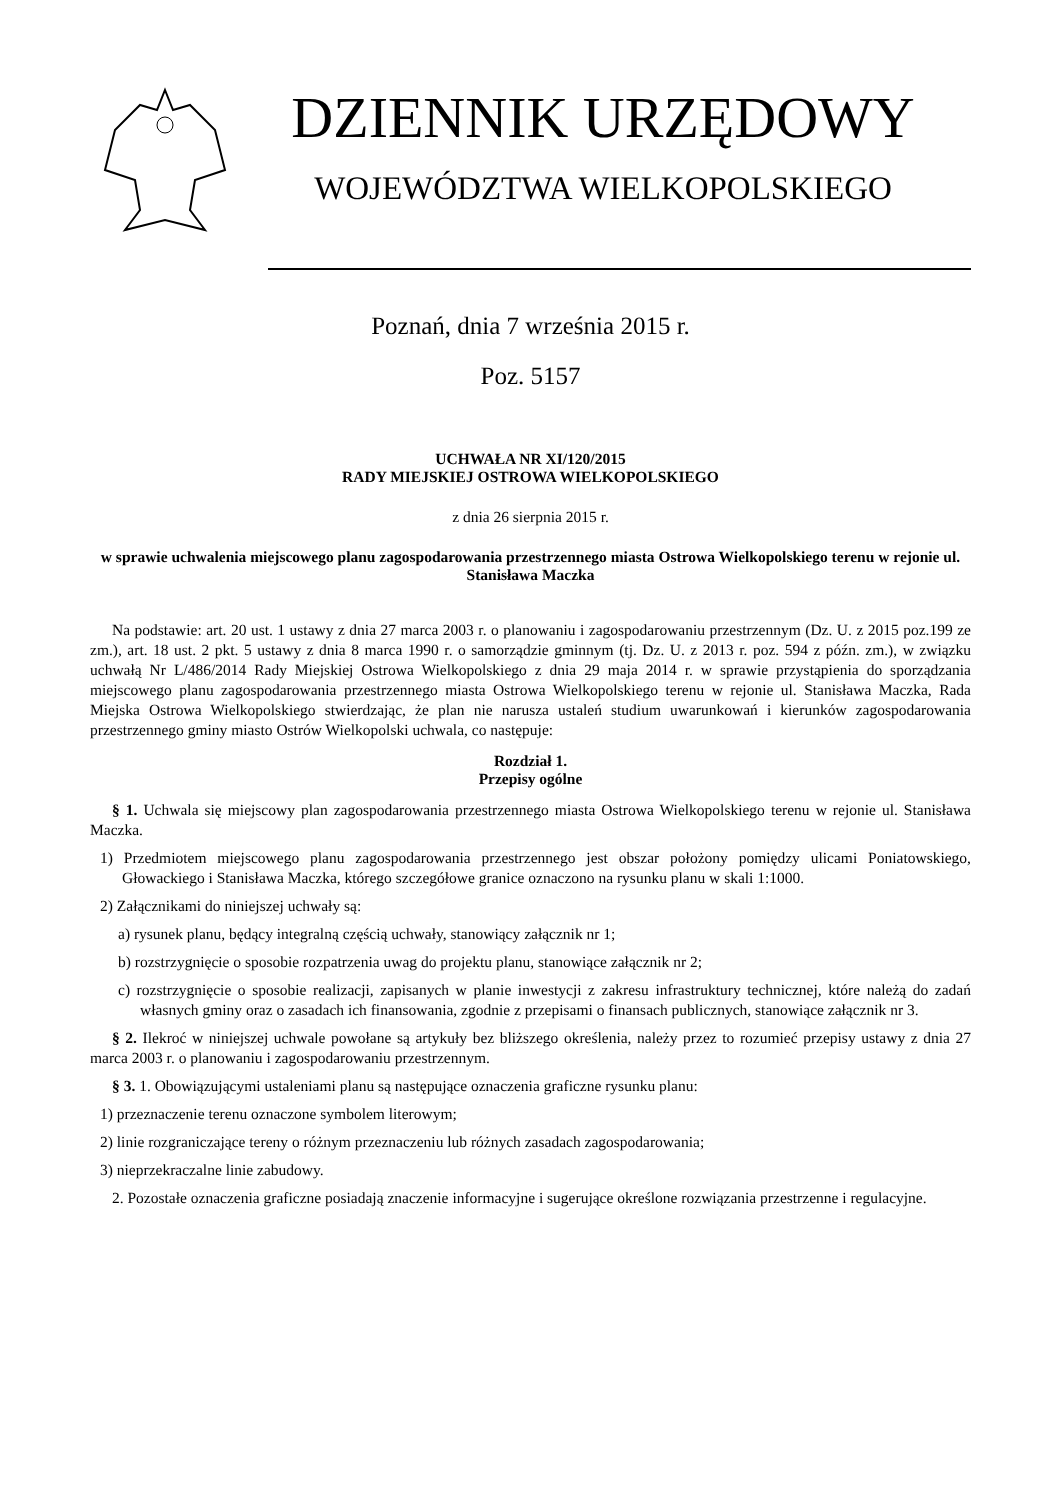DZIENNIK URZĘDOWY
WOJEWÓDZTWA WIELKOPOLSKIEGO
Poznań, dnia 7 września 2015 r.
Poz. 5157
UCHWAŁA NR XI/120/2015
RADY MIEJSKIEJ OSTROWA WIELKOPOLSKIEGO
z dnia 26 sierpnia 2015 r.
w sprawie uchwalenia miejscowego planu zagospodarowania przestrzennego miasta Ostrowa Wielkopolskiego terenu w rejonie ul. Stanisława Maczka
Na podstawie: art. 20 ust. 1 ustawy z dnia 27 marca 2003 r. o planowaniu i zagospodarowaniu przestrzennym (Dz. U. z 2015 poz.199 ze zm.), art. 18 ust. 2 pkt. 5 ustawy z dnia 8 marca 1990 r. o samorządzie gminnym (tj. Dz. U. z 2013 r. poz. 594 z późn. zm.), w związku uchwałą Nr L/486/2014 Rady Miejskiej Ostrowa Wielkopolskiego z dnia 29 maja 2014 r. w sprawie przystąpienia do sporządzania miejscowego planu zagospodarowania przestrzennego miasta Ostrowa Wielkopolskiego terenu w rejonie ul. Stanisława Maczka, Rada Miejska Ostrowa Wielkopolskiego stwierdzając, że plan nie narusza ustaleń studium uwarunkowań i kierunków zagospodarowania przestrzennego gminy miasto Ostrów Wielkopolski uchwala, co następuje:
Rozdział 1.
Przepisy ogólne
§ 1. Uchwala się miejscowy plan zagospodarowania przestrzennego miasta Ostrowa Wielkopolskiego terenu w rejonie ul. Stanisława Maczka.
1) Przedmiotem miejscowego planu zagospodarowania przestrzennego jest obszar położony pomiędzy ulicami Poniatowskiego, Głowackiego i Stanisława Maczka, którego szczegółowe granice oznaczono na rysunku planu w skali 1:1000.
2) Załącznikami do niniejszej uchwały są:
a) rysunek planu, będący integralną częścią uchwały, stanowiący załącznik nr 1;
b) rozstrzygnięcie o sposobie rozpatrzenia uwag do projektu planu, stanowiące załącznik nr 2;
c) rozstrzygnięcie o sposobie realizacji, zapisanych w planie inwestycji z zakresu infrastruktury technicznej, które należą do zadań własnych gminy oraz o zasadach ich finansowania, zgodnie z przepisami o finansach publicznych, stanowiące załącznik nr 3.
§ 2. Ilekroć w niniejszej uchwale powołane są artykuły bez bliższego określenia, należy przez to rozumieć przepisy ustawy z dnia 27 marca 2003 r. o planowaniu i zagospodarowaniu przestrzennym.
§ 3. 1. Obowiązującymi ustaleniami planu są następujące oznaczenia graficzne rysunku planu:
1) przeznaczenie terenu oznaczone symbolem literowym;
2) linie rozgraniczające tereny o różnym przeznaczeniu lub różnych zasadach zagospodarowania;
3) nieprzekraczalne linie zabudowy.
2. Pozostałe oznaczenia graficzne posiadają znaczenie informacyjne i sugerujące określone rozwiązania przestrzenne i regulacyjne.